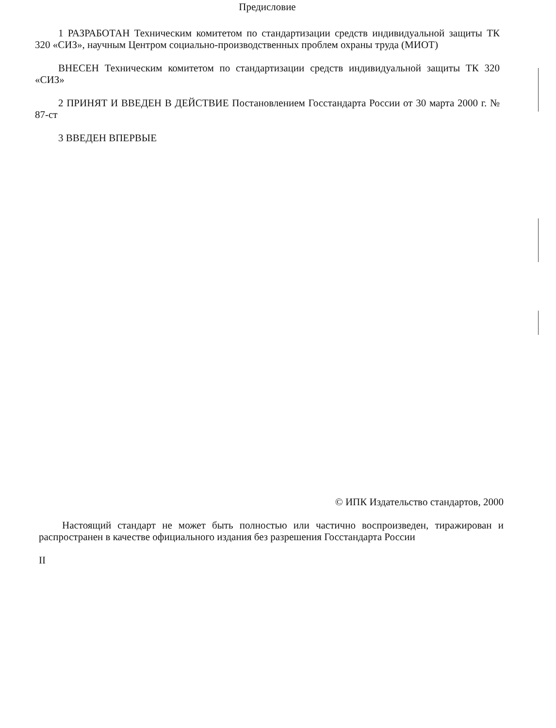Предисловие
1 РАЗРАБОТАН Техническим комитетом по стандартизации средств индивидуальной защиты ТК 320 «СИЗ», научным Центром социально-производственных проблем охраны труда (МИОТ)
ВНЕСЕН Техническим комитетом по стандартизации средств индивидуальной защиты ТК 320 «СИЗ»
2 ПРИНЯТ И ВВЕДЕН В ДЕЙСТВИЕ Постановлением Госстандарта России от 30 марта 2000 г. № 87-ст
3 ВВЕДЕН ВПЕРВЫЕ
© ИПК Издательство стандартов, 2000
Настоящий стандарт не может быть полностью или частично воспроизведен, тиражирован и распространен в качестве официального издания без разрешения Госстандарта России
II